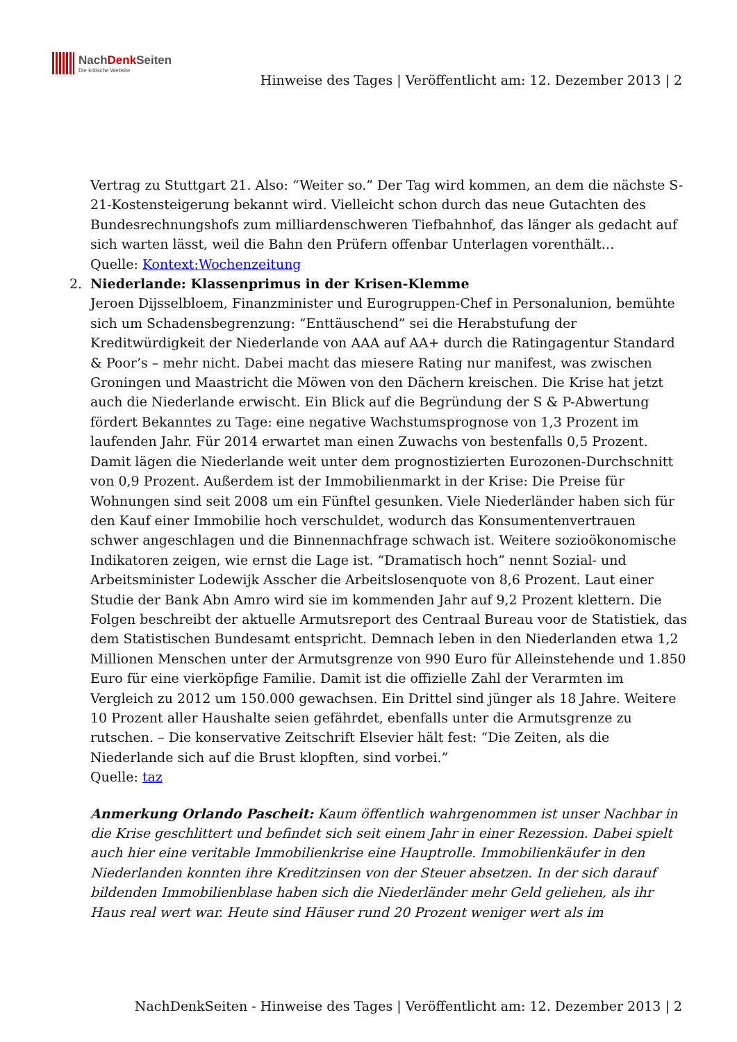NachDenk Seiten
Die kritische Website
Hinweise des Tages | Veröffentlicht am: 12. Dezember 2013 | 2
Vertrag zu Stuttgart 21. Also: “Weiter so.” Der Tag wird kommen, an dem die nächste S-21-Kostensteigerung bekannt wird. Vielleicht schon durch das neue Gutachten des Bundesrechnungshofs zum milliardenschweren Tiefbahnhof, das länger als gedacht auf sich warten lässt, weil die Bahn den Prüfern offenbar Unterlagen vorenthält…
Quelle: Kontext:Wochenzeitung
2. Niederlande: Klassenprimus in der Krisen-Klemme
Jeroen Dijsselbloem, Finanzminister und Eurogruppen-Chef in Personalunion, bemühte sich um Schadensbegrenzung: “Enttäuschend” sei die Herabstufung der Kreditwürdigkeit der Niederlande von AAA auf AA+ durch die Ratingagentur Standard & Poor’s – mehr nicht. Dabei macht das miesere Rating nur manifest, was zwischen Groningen und Maastricht die Möwen von den Dächern kreischen. Die Krise hat jetzt auch die Niederlande erwischt. Ein Blick auf die Begründung der S & P-Abwertung fördert Bekanntes zu Tage: eine negative Wachstumsprognose von 1,3 Prozent im laufenden Jahr. Für 2014 erwartet man einen Zuwachs von bestenfalls 0,5 Prozent. Damit lägen die Niederlande weit unter dem prognostizierten Eurozonen-Durchschnitt von 0,9 Prozent. Außerdem ist der Immobilienmarkt in der Krise: Die Preise für Wohnungen sind seit 2008 um ein Fünftel gesunken. Viele Niederländer haben sich für den Kauf einer Immobilie hoch verschuldet, wodurch das Konsumentenvertrauen schwer angeschlagen und die Binnennachfrage schwach ist. Weitere sozioökonomische Indikatoren zeigen, wie ernst die Lage ist. “Dramatisch hoch” nennt Sozial- und Arbeitsminister Lodewijk Asscher die Arbeitslosenquote von 8,6 Prozent. Laut einer Studie der Bank Abn Amro wird sie im kommenden Jahr auf 9,2 Prozent klettern. Die Folgen beschreibt der aktuelle Armutsreport des Centraal Bureau voor de Statistiek, das dem Statistischen Bundesamt entspricht. Demnach leben in den Niederlanden etwa 1,2 Millionen Menschen unter der Armutsgrenze von 990 Euro für Alleinstehende und 1.850 Euro für eine vierköpfige Familie. Damit ist die offizielle Zahl der Verarmten im Vergleich zu 2012 um 150.000 gewachsen. Ein Drittel sind jünger als 18 Jahre. Weitere 10 Prozent aller Haushalte seien gefährdet, ebenfalls unter die Armutsgrenze zu rutschen. – Die konservative Zeitschrift Elsevier hält fest: “Die Zeiten, als die Niederlande sich auf die Brust klopften, sind vorbei.”
Quelle: taz
Anmerkung Orlando Pascheit: Kaum öffentlich wahrgenommen ist unser Nachbar in die Krise geschlittert und befindet sich seit einem Jahr in einer Rezession. Dabei spielt auch hier eine veritable Immobilienkrise eine Hauptrolle. Immobilienkäufer in den Niederlanden konnten ihre Kreditzinsen von der Steuer absetzen. In der sich darauf bildenden Immobilienblase haben sich die Niederländer mehr Geld geliehen, als ihr Haus real wert war. Heute sind Häuser rund 20 Prozent weniger wert als im
NachDenkSeiten - Hinweise des Tages | Veröffentlicht am: 12. Dezember 2013 | 2